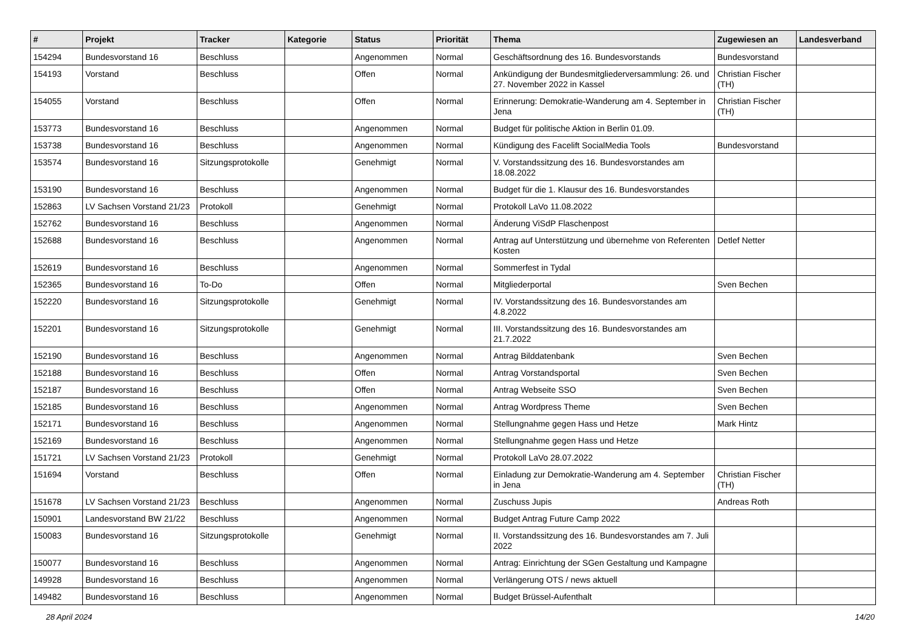| # | Projekt | Tracker | Kategorie | Status | Priorität | Thema | Zugewiesen an | Landesverband |
| --- | --- | --- | --- | --- | --- | --- | --- | --- |
| 154294 | Bundesvorstand 16 | Beschluss | | Angenommen | Normal | Geschäftsordnung des 16. Bundesvorstands | Bundesvorstand | |
| 154193 | Vorstand | Beschluss | | Offen | Normal | Ankündigung der Bundesmitgliederversammlung: 26. und 27. November 2022 in Kassel | Christian Fischer (TH) | |
| 154055 | Vorstand | Beschluss | | Offen | Normal | Erinnerung: Demokratie-Wanderung am 4. September in Jena | Christian Fischer (TH) | |
| 153773 | Bundesvorstand 16 | Beschluss | | Angenommen | Normal | Budget für politische Aktion in Berlin 01.09. | | |
| 153738 | Bundesvorstand 16 | Beschluss | | Angenommen | Normal | Kündigung des Facelift SocialMedia Tools | Bundesvorstand | |
| 153574 | Bundesvorstand 16 | Sitzungsprotokolle | | Genehmigt | Normal | V. Vorstandssitzung des 16. Bundesvorstandes am 18.08.2022 | | |
| 153190 | Bundesvorstand 16 | Beschluss | | Angenommen | Normal | Budget für die 1. Klausur des 16. Bundesvorstandes | | |
| 152863 | LV Sachsen Vorstand 21/23 | Protokoll | | Genehmigt | Normal | Protokoll LaVo 11.08.2022 | | |
| 152762 | Bundesvorstand 16 | Beschluss | | Angenommen | Normal | Änderung ViSdP Flaschenpost | | |
| 152688 | Bundesvorstand 16 | Beschluss | | Angenommen | Normal | Antrag auf Unterstützung und übernehme von Referenten Kosten | Detlef Netter | |
| 152619 | Bundesvorstand 16 | Beschluss | | Angenommen | Normal | Sommerfest in Tydal | | |
| 152365 | Bundesvorstand 16 | To-Do | | Offen | Normal | Mitgliederportal | Sven Bechen | |
| 152220 | Bundesvorstand 16 | Sitzungsprotokolle | | Genehmigt | Normal | IV. Vorstandssitzung des 16. Bundesvorstandes am 4.8.2022 | | |
| 152201 | Bundesvorstand 16 | Sitzungsprotokolle | | Genehmigt | Normal | III. Vorstandssitzung des 16. Bundesvorstandes am 21.7.2022 | | |
| 152190 | Bundesvorstand 16 | Beschluss | | Angenommen | Normal | Antrag Bilddatenbank | Sven Bechen | |
| 152188 | Bundesvorstand 16 | Beschluss | | Offen | Normal | Antrag Vorstandsportal | Sven Bechen | |
| 152187 | Bundesvorstand 16 | Beschluss | | Offen | Normal | Antrag Webseite SSO | Sven Bechen | |
| 152185 | Bundesvorstand 16 | Beschluss | | Angenommen | Normal | Antrag Wordpress Theme | Sven Bechen | |
| 152171 | Bundesvorstand 16 | Beschluss | | Angenommen | Normal | Stellungnahme gegen Hass und Hetze | Mark Hintz | |
| 152169 | Bundesvorstand 16 | Beschluss | | Angenommen | Normal | Stellungnahme gegen Hass und Hetze | | |
| 151721 | LV Sachsen Vorstand 21/23 | Protokoll | | Genehmigt | Normal | Protokoll LaVo 28.07.2022 | | |
| 151694 | Vorstand | Beschluss | | Offen | Normal | Einladung zur Demokratie-Wanderung am 4. September in Jena | Christian Fischer (TH) | |
| 151678 | LV Sachsen Vorstand 21/23 | Beschluss | | Angenommen | Normal | Zuschuss Jupis | Andreas Roth | |
| 150901 | Landesvorstand BW 21/22 | Beschluss | | Angenommen | Normal | Budget Antrag Future Camp 2022 | | |
| 150083 | Bundesvorstand 16 | Sitzungsprotokolle | | Genehmigt | Normal | II. Vorstandssitzung des 16. Bundesvorstandes am 7. Juli 2022 | | |
| 150077 | Bundesvorstand 16 | Beschluss | | Angenommen | Normal | Antrag: Einrichtung der SGen Gestaltung und Kampagne | | |
| 149928 | Bundesvorstand 16 | Beschluss | | Angenommen | Normal | Verlängerung OTS / news aktuell | | |
| 149482 | Bundesvorstand 16 | Beschluss | | Angenommen | Normal | Budget Brüssel-Aufenthalt | | |
28 April 2024 14/20